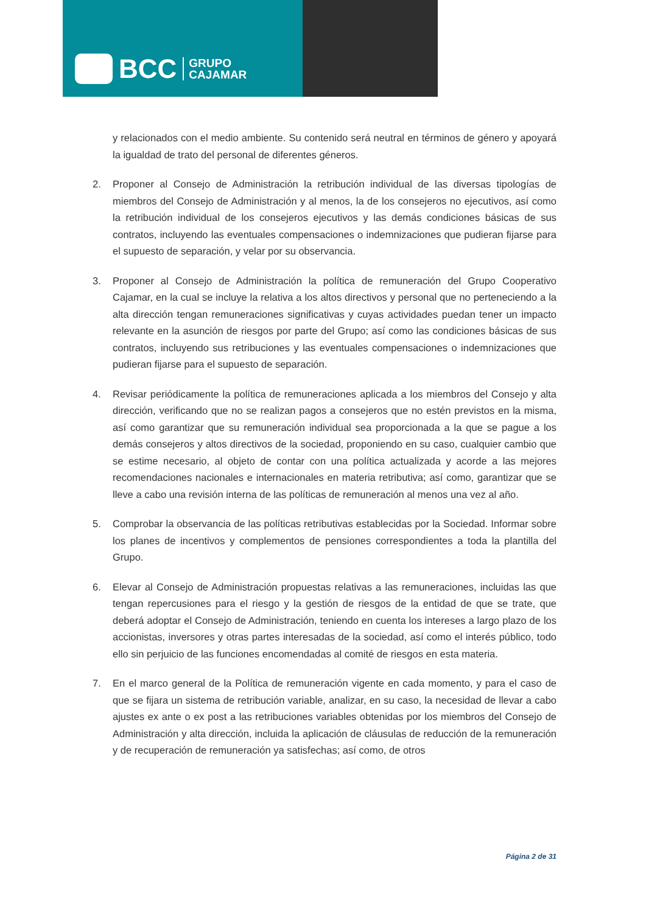BCC GRUPO
CAJAMAR
y relacionados con el medio ambiente. Su contenido será neutral en términos de género y apoyará la igualdad de trato del personal de diferentes géneros.
2. Proponer al Consejo de Administración la retribución individual de las diversas tipologías de miembros del Consejo de Administración y al menos, la de los consejeros no ejecutivos, así como la retribución individual de los consejeros ejecutivos y las demás condiciones básicas de sus contratos, incluyendo las eventuales compensaciones o indemnizaciones que pudieran fijarse para el supuesto de separación, y velar por su observancia.
3. Proponer al Consejo de Administración la política de remuneración del Grupo Cooperativo Cajamar, en la cual se incluye la relativa a los altos directivos y personal que no perteneciendo a la alta dirección tengan remuneraciones significativas y cuyas actividades puedan tener un impacto relevante en la asunción de riesgos por parte del Grupo; así como las condiciones básicas de sus contratos, incluyendo sus retribuciones y las eventuales compensaciones o indemnizaciones que pudieran fijarse para el supuesto de separación.
4. Revisar periódicamente la política de remuneraciones aplicada a los miembros del Consejo y alta dirección, verificando que no se realizan pagos a consejeros que no estén previstos en la misma, así como garantizar que su remuneración individual sea proporcionada a la que se pague a los demás consejeros y altos directivos de la sociedad, proponiendo en su caso, cualquier cambio que se estime necesario, al objeto de contar con una política actualizada y acorde a las mejores recomendaciones nacionales e internacionales en materia retributiva; así como, garantizar que se lleve a cabo una revisión interna de las políticas de remuneración al menos una vez al año.
5. Comprobar la observancia de las políticas retributivas establecidas por la Sociedad. Informar sobre los planes de incentivos y complementos de pensiones correspondientes a toda la plantilla del Grupo.
6. Elevar al Consejo de Administración propuestas relativas a las remuneraciones, incluidas las que tengan repercusiones para el riesgo y la gestión de riesgos de la entidad de que se trate, que deberá adoptar el Consejo de Administración, teniendo en cuenta los intereses a largo plazo de los accionistas, inversores y otras partes interesadas de la sociedad, así como el interés público, todo ello sin perjuicio de las funciones encomendadas al comité de riesgos en esta materia.
7. En el marco general de la Política de remuneración vigente en cada momento, y para el caso de que se fijara un sistema de retribución variable, analizar, en su caso, la necesidad de llevar a cabo ajustes ex ante o ex post a las retribuciones variables obtenidas por los miembros del Consejo de Administración y alta dirección, incluida la aplicación de cláusulas de reducción de la remuneración y de recuperación de remuneración ya satisfechas; así como, de otros
Página 2 de 31